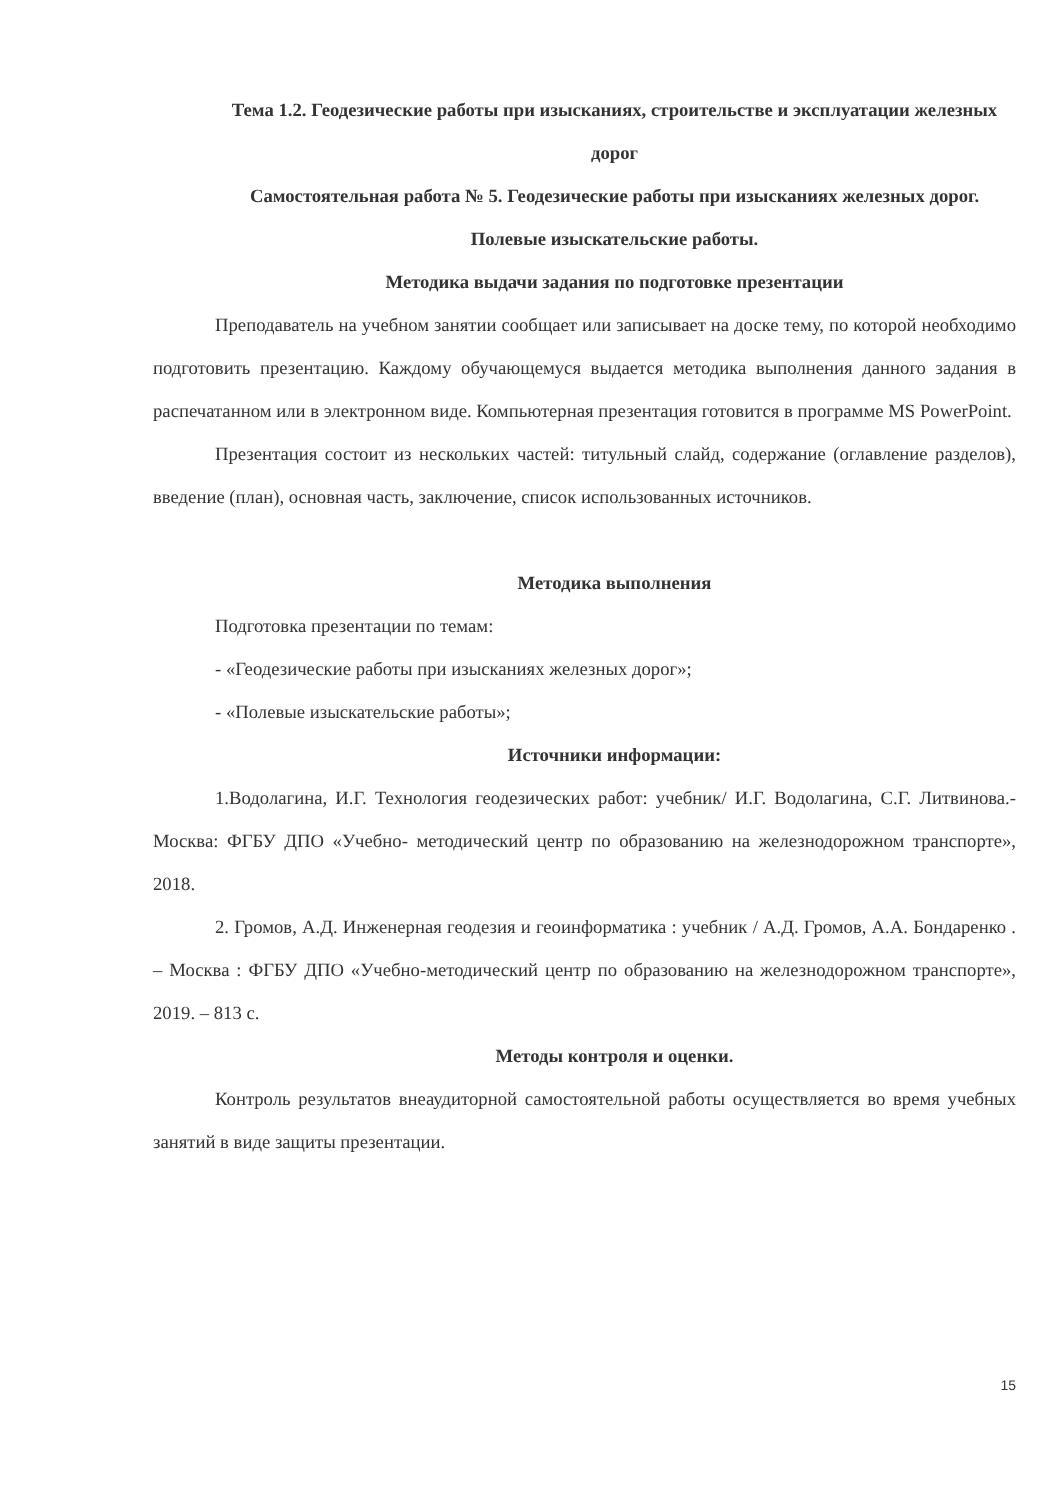Тема 1.2. Геодезические работы при изысканиях, строительстве и эксплуатации железных дорог
Самостоятельная работа № 5. Геодезические работы при изысканиях железных дорог. Полевые изыскательские работы.
Методика выдачи задания по подготовке презентации
Преподаватель на учебном занятии сообщает или записывает на доске тему, по которой необходимо подготовить презентацию. Каждому обучающемуся выдается методика выполнения данного задания в распечатанном или в электронном виде. Компьютерная презентация готовится в программе MS PowerPoint.
Презентация состоит из нескольких частей: титульный слайд, содержание (оглавление разделов), введение (план), основная часть, заключение, список использованных источников.
Методика выполнения
Подготовка презентации по темам:
- «Геодезические работы при изысканиях железных дорог»;
- «Полевые изыскательские работы»;
Источники информации:
1.Водолагина, И.Г. Технология геодезических работ: учебник/ И.Г. Водолагина, С.Г. Литвинова.- Москва: ФГБУ ДПО «Учебно- методический центр по образованию на железнодорожном транспорте», 2018.
2. Громов, А.Д. Инженерная геодезия и геоинформатика : учебник / А.Д. Громов, А.А. Бондаренко . – Москва : ФГБУ ДПО «Учебно-методический центр по образованию на железнодорожном транспорте», 2019. – 813 с.
Методы контроля и оценки.
Контроль результатов внеаудиторной самостоятельной работы осуществляется во время учебных занятий в виде защиты презентации.
15